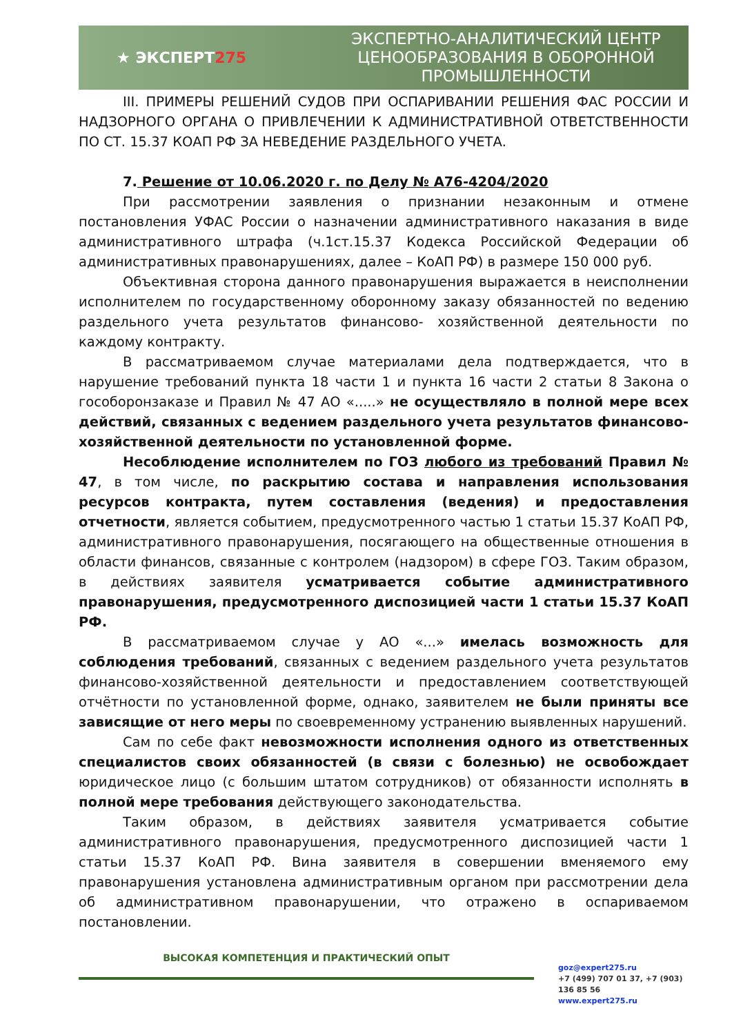★ ЭКСПЕРТ275
ЭКСПЕРТНО-АНАЛИТИЧЕСКИЙ ЦЕНТР
ЦЕНООБРАЗОВАНИЯ В ОБОРОННОЙ
ПРОМЫШЛЕННОСТИ
III. ПРИМЕРЫ РЕШЕНИЙ СУДОВ ПРИ ОСПАРИВАНИИ РЕШЕНИЯ ФАС РОССИИ И НАДЗОРНОГО ОРГАНА О ПРИВЛЕЧЕНИИ К АДМИНИСТРАТИВНОЙ ОТВЕТСТВЕННОСТИ ПО СТ. 15.37 КОАП РФ ЗА НЕВЕДЕНИЕ РАЗДЕЛЬНОГО УЧЕТА.
7. Решение от 10.06.2020 г. по Делу № А76-4204/2020
При рассмотрении заявления о признании незаконным и отмене постановления УФАС России о назначении административного наказания в виде административного штрафа (ч.1ст.15.37 Кодекса Российской Федерации об административных правонарушениях, далее – КоАП РФ) в размере 150 000 руб.
Объективная сторона данного правонарушения выражается в неисполнении исполнителем по государственному оборонному заказу обязанностей по ведению раздельного учета результатов финансово- хозяйственной деятельности по каждому контракту.
В рассматриваемом случае материалами дела подтверждается, что в нарушение требований пункта 18 части 1 и пункта 16 части 2 статьи 8 Закона о гособоронзаказе и Правил № 47 АО «.....» не осуществляло в полной мере всех действий, связанных с ведением раздельного учета результатов финансово-хозяйственной деятельности по установленной форме.
Несоблюдение исполнителем по ГОЗ любого из требований Правил № 47, в том числе, по раскрытию состава и направления использования ресурсов контракта, путем составления (ведения) и предоставления отчетности, является событием, предусмотренного частью 1 статьи 15.37 КоАП РФ, административного правонарушения, посягающего на общественные отношения в области финансов, связанные с контролем (надзором) в сфере ГОЗ. Таким образом, в действиях заявителя усматривается событие административного правонарушения, предусмотренного диспозицией части 1 статьи 15.37 КоАП РФ.
В рассматриваемом случае у АО «...» имелась возможность для соблюдения требований, связанных с ведением раздельного учета результатов финансово-хозяйственной деятельности и предоставлением соответствующей отчётности по установленной форме, однако, заявителем не были приняты все зависящие от него меры по своевременному устранению выявленных нарушений.
Сам по себе факт невозможности исполнения одного из ответственных специалистов своих обязанностей (в связи с болезнью) не освобождает юридическое лицо (с большим штатом сотрудников) от обязанности исполнять в полной мере требования действующего законодательства.
Таким образом, в действиях заявителя усматривается событие административного правонарушения, предусмотренного диспозицией части 1 статьи 15.37 КоАП РФ. Вина заявителя в совершении вменяемого ему правонарушения установлена административным органом при рассмотрении дела об административном правонарушении, что отражено в оспариваемом постановлении.
ВЫСОКАЯ КОМПЕТЕНЦИЯ И ПРАКТИЧЕСКИЙ ОПЫТ
goz@expert275.ru
+7 (499) 707 01 37, +7 (903) 136 85 56
www.expert275.ru